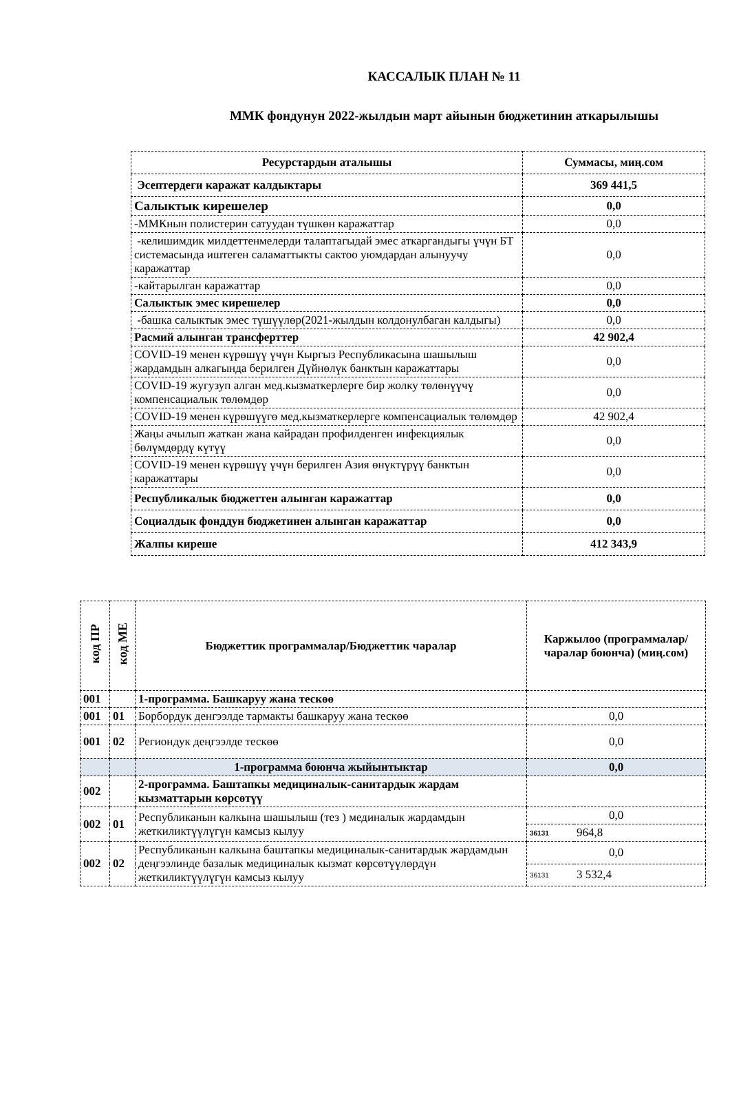КАССАЛЫК ПЛАН № 11
ММК фондунун 2022-жылдын март айынын бюджетинин аткарылышы
| Ресурстардын аталышы | Суммасы, миң.сом |
| --- | --- |
| Эсептердеги каражат калдыктары | 369 441,5 |
| Салыктык кирешелер | 0,0 |
| -ММКнын полистерин сатуудан түшкөн каражаттар | 0,0 |
| -келишимдик милдеттенмелерди талаптагыдай эмес аткаргандыгы үчүн БТ системасында иштеген саламаттыкты сактоо уюмдардан алынуучу каражаттар | 0,0 |
| -кайтарылган каражаттар | 0,0 |
| Салыктык эмес кирешелер | 0,0 |
| -башка салыктык эмес түшүүлөр(2021-жылдын колдонулбаган калдыгы) | 0,0 |
| Расмий алынган трансферттер | 42 902,4 |
| COVID-19 менен күрөшүү үчүн Кыргыз Республикасына шашылыш жардамдын алкагында берилген Дүйнөлүк банктын каражаттары | 0,0 |
| COVID-19 жугузуп алган мед.кызматкерлерге бир жолку төлөнүүчү компенсациалык төлөмдөр | 0,0 |
| COVID-19 менен күрөшүүгө мед.кызматкерлерге компенсациалык төлөмдөр | 42 902,4 |
| Жаңы ачылып жаткан жана кайрадан профилденген инфекциялык бөлүмдөрдү күтүү | 0,0 |
| COVID-19 менен күрөшүү үчүн берилген Азия өнүктүрүү банктын каражаттары | 0,0 |
| Республикалык бюджеттен алынган каражаттар | 0,0 |
| Социалдык фонддун бюджетинен алынган каражаттар | 0,0 |
| Жалпы киреше | 412 343,9 |
| код ПР | код МЕ | Бюджеттик программалар/Бюджеттик чаралар | Каржылоо (программалар/чаралар боюнча) (миң.сом) | |
| --- | --- | --- | --- | --- |
| 001 | | 1-программа. Башкаруу жана тескөө | | |
| 001 | 01 | Борбордук денгээлде тармакты башкаруу жана тескөө | 0,0 | |
| 001 | 02 | Региондук деңгээлде тескөө | 0,0 | |
| | | 1-программа боюнча жыйынтыктар | 0,0 | |
| 002 | | 2-программа. Баштапкы медициналык-санитардык жардам кызматтарын көрсөтүү | | |
| 002 | 01 | Республиканын калкына шашылыш (тез ) мединалык жардамдын жеткиликтүүлүгүн камсыз кылуу | 0,0 | |
| | | | 36131 | 964,8 |
| 002 | 02 | Республиканын калкына баштапкы медициналык-санитардык жардамдын деңгээлинде базалык медициналык кызмат көрсөтүүлөрдүн жеткиликтүүлүгүн камсыз кылуу | 0,0 | |
| | | | 36131 | 3 532,4 |